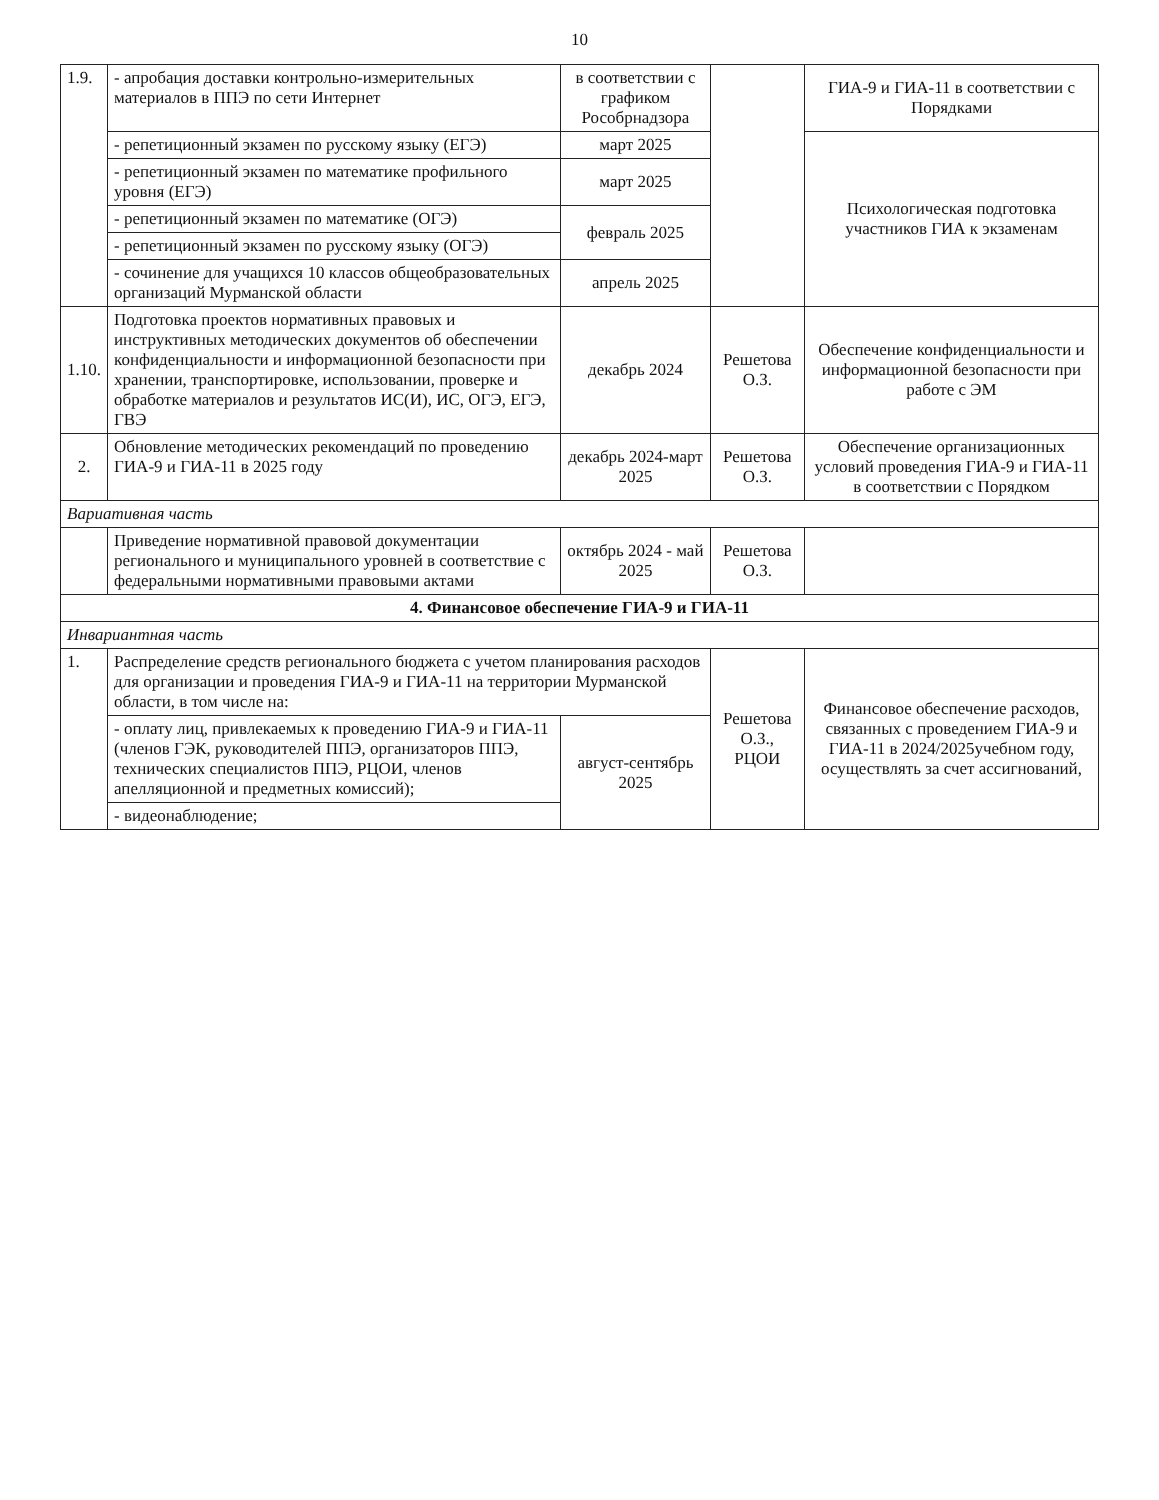10
| 1.9. | - апробация доставки контрольно-измерительных материалов в ППЭ по сети Интернет | в соответствии с графиком Рособрнадзора | | ГИА-9 и ГИА-11 в соответствии с Порядками |
| | - репетиционный экзамен по русскому языку (ЕГЭ) | март 2025 | | Психологическая подготовка участников ГИА к экзаменам |
| | - репетиционный экзамен по математике профильного уровня (ЕГЭ) | март 2025 | | |
| | - репетиционный экзамен по математике (ОГЭ) | февраль 2025 | | |
| | - репетиционный экзамен по русскому языку (ОГЭ) | | | |
| | - сочинение для учащихся 10 классов общеобразовательных организаций Мурманской области | апрель 2025 | | |
| 1.10. | Подготовка проектов нормативных правовых и инструктивных методических документов об обеспечении конфиденциальности и информационной безопасности при хранении, транспортировке, использовании, проверке и обработке материалов и результатов ИС(И), ИС, ОГЭ, ЕГЭ, ГВЭ | декабрь 2024 | Решетова О.З. | Обеспечение конфиденциальности и информационной безопасности при работе с ЭМ |
| 2. | Обновление методических рекомендаций по проведению ГИА-9 и ГИА-11 в 2025 году | декабрь 2024-март 2025 | Решетова О.З. | Обеспечение организационных условий проведения ГИА-9 и ГИА-11 в соответствии с Порядком |
| Вариативная часть | | | | |
| | Приведение нормативной правовой документации регионального и муниципального уровней в соответствие с федеральными нормативными правовыми актами | октябрь 2024 - май 2025 | Решетова О.З. | |
| 4. Финансовое обеспечение ГИА-9 и ГИА-11 | | | | |
| Инвариантная часть | | | | |
| 1. | Распределение средств регионального бюджета с учетом планирования расходов для организации и проведения ГИА-9 и ГИА-11 на территории Мурманской области, в том числе на: | | Решетова О.З., РЦОИ | Финансовое обеспечение расходов, связанных с проведением ГИА-9 и ГИА-11 в 2024/2025учебном году, осуществлять за счет ассигнований, |
| | - оплату лиц, привлекаемых к проведению ГИА-9 и ГИА-11 (членов ГЭК, руководителей ППЭ, организаторов ППЭ, технических специалистов ППЭ, РЦОИ, членов апелляционной и предметных комиссий); | август-сентябрь 2025 | | |
| | - видеонаблюдение; | | | |